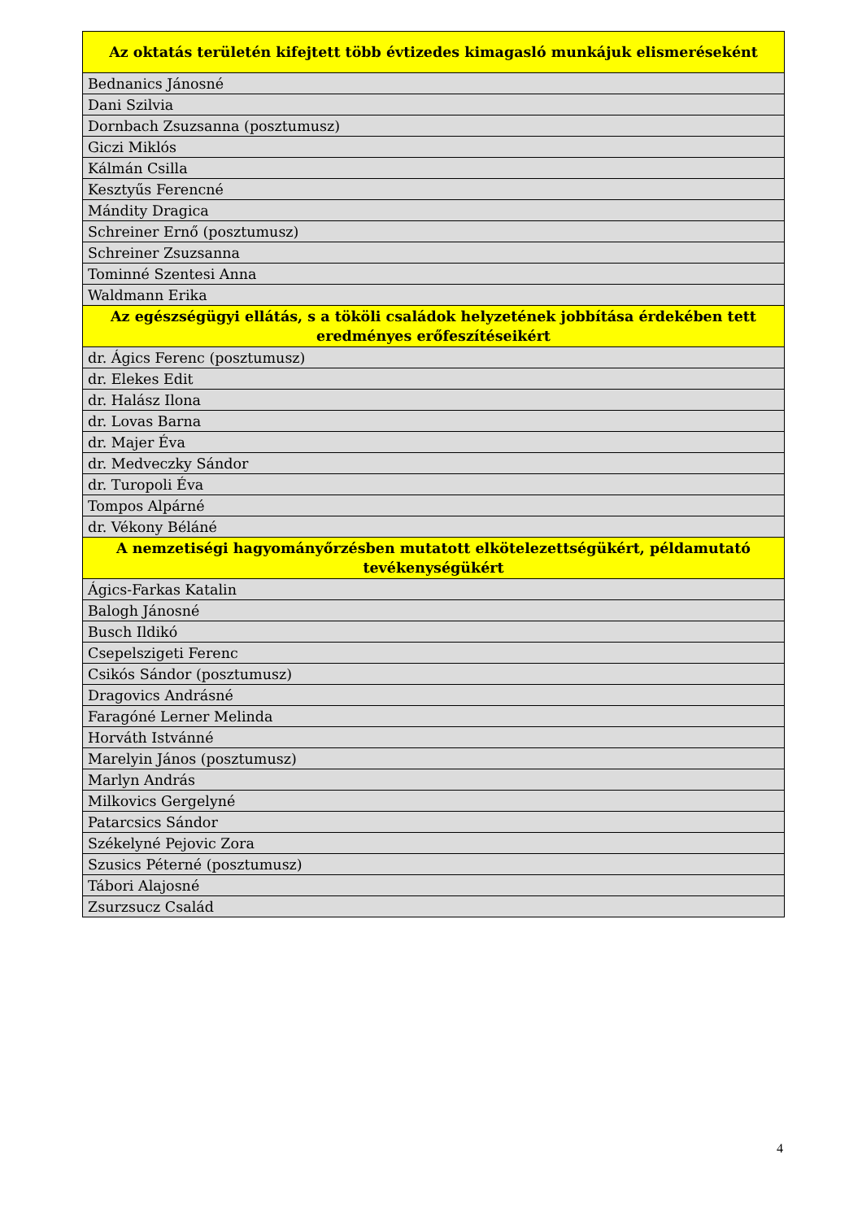| Az oktatás területén kifejtett több évtizedes kimagasló munkájuk elismeréseként |
| --- |
| Bednanics Jánosné |
| Dani Szilvia |
| Dornbach Zsuzsanna (posztumusz) |
| Giczi Miklós |
| Kálmán Csilla |
| Kesztyűs Ferencné |
| Mándity Dragica |
| Schreiner Ernő (posztumusz) |
| Schreiner Zsuzsanna |
| Tominné Szentesi Anna |
| Waldmann Erika |
| Az egészségügyi ellátás, s a tököli családok helyzetének jobbítása érdekében tett eredményes erőfeszítéseikért |
| dr. Ágics Ferenc (posztumusz) |
| dr. Elekes Edit |
| dr. Halász Ilona |
| dr. Lovas Barna |
| dr. Majer Éva |
| dr. Medveczky Sándor |
| dr. Turopoli Éva |
| Tompos Alpárné |
| dr. Vékony Béláné |
| A nemzetiségi hagyományőrzésben mutatott elkötelezettségükért, példamutató tevékenységükért |
| Ágics-Farkas Katalin |
| Balogh Jánosné |
| Busch Ildikó |
| Csepelszigeti Ferenc |
| Csikós Sándor (posztumusz) |
| Dragovics Andrásné |
| Faragóné Lerner Melinda |
| Horváth Istvánné |
| Marelyin János (posztumusz) |
| Marlyn András |
| Milkovics Gergelyné |
| Patarcsics Sándor |
| Székelyné Pejovic Zora |
| Szusics Péterné (posztumusz) |
| Tábori Alajosné |
| Zsurzsucz Család |
4